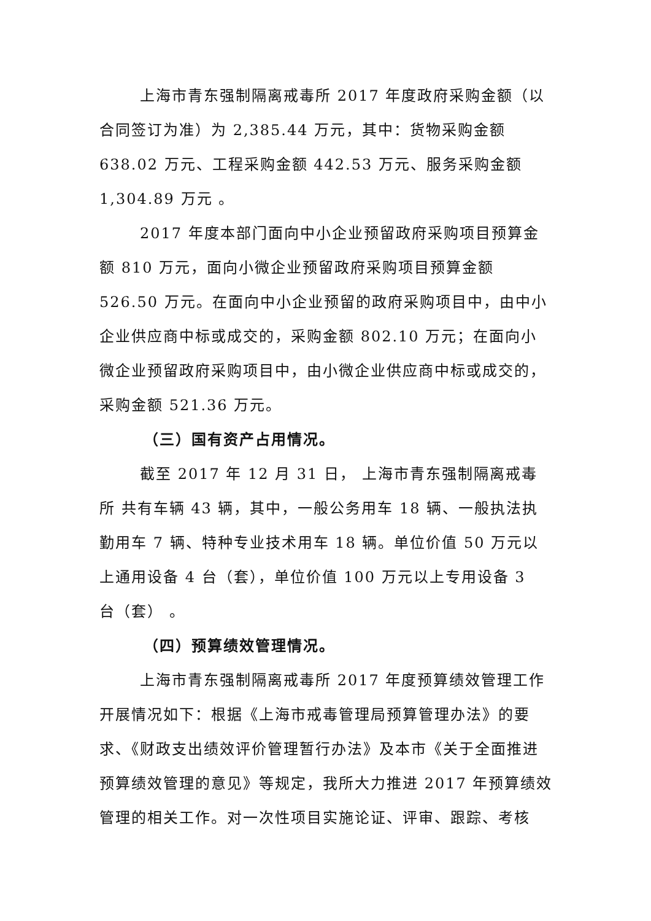上海市青东强制隔离戒毒所 2017 年度政府采购金额（以合同签订为准）为 2,385.44 万元，其中：货物采购金额
638.02 万元、工程采购金额 442.53 万元、服务采购金额
1,304.89 万元 。
2017 年度本部门面向中小企业预留政府采购项目预算金额 810 万元，面向小微企业预留政府采购项目预算金额 526.50 万元。在面向中小企业预留的政府采购项目中，由中小企业供应商中标或成交的，采购金额 802.10 万元；在面向小微企业预留政府采购项目中，由小微企业供应商中标或成交的，采购金额 521.36 万元。
（三）国有资产占用情况。
截至 2017 年 12 月 31 日， 上海市青东强制隔离戒毒所 共有车辆 43 辆，其中，一般公务用车 18 辆、一般执法执勤用车 7 辆、特种专业技术用车 18 辆。单位价值 50 万元以上通用设备 4 台（套），单位价值 100 万元以上专用设备 3
台（套） 。
（四）预算绩效管理情况。
上海市青东强制隔离戒毒所 2017 年度预算绩效管理工作开展情况如下：根据《上海市戒毒管理局预算管理办法》的要求、《财政支出绩效评价管理暂行办法》及本市《关于全面推进预算绩效管理的意见》等规定，我所大力推进 2017 年预算绩效管理的相关工作。对一次性项目实施论证、评审、跟踪、考核